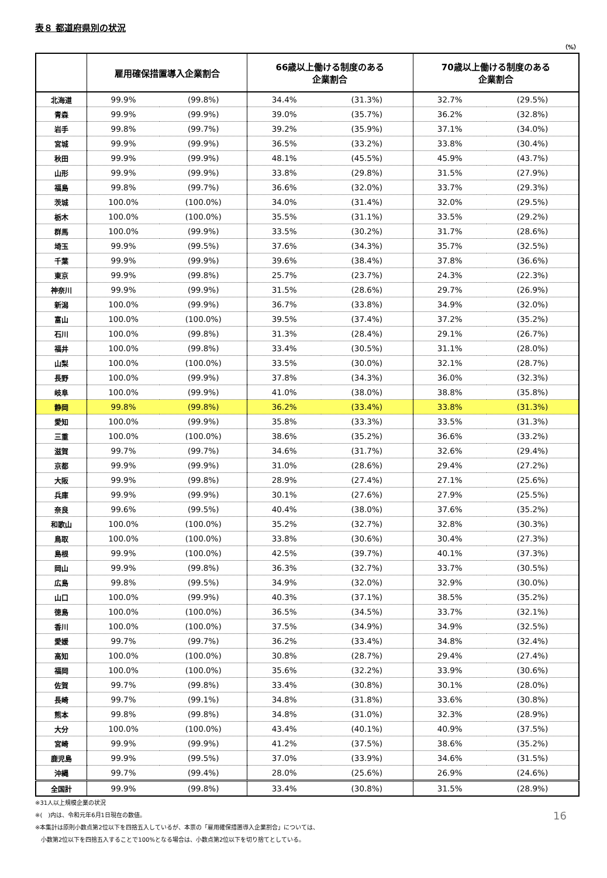表８ 都道府県別の状況
（%）
| | 雇用確保措置導入企業割合 | | 66歳以上働ける制度のある 企業割合 | | 70歳以上働ける制度のある 企業割合 | |
| --- | --- | --- | --- | --- | --- | --- |
| 北海道 | 99.9% | (99.8%) | 34.4% | (31.3%) | 32.7% | (29.5%) |
| 青森 | 99.9% | (99.9%) | 39.0% | (35.7%) | 36.2% | (32.8%) |
| 岩手 | 99.8% | (99.7%) | 39.2% | (35.9%) | 37.1% | (34.0%) |
| 宮城 | 99.9% | (99.9%) | 36.5% | (33.2%) | 33.8% | (30.4%) |
| 秋田 | 99.9% | (99.9%) | 48.1% | (45.5%) | 45.9% | (43.7%) |
| 山形 | 99.9% | (99.9%) | 33.8% | (29.8%) | 31.5% | (27.9%) |
| 福島 | 99.8% | (99.7%) | 36.6% | (32.0%) | 33.7% | (29.3%) |
| 茨城 | 100.0% | (100.0%) | 34.0% | (31.4%) | 32.0% | (29.5%) |
| 栃木 | 100.0% | (100.0%) | 35.5% | (31.1%) | 33.5% | (29.2%) |
| 群馬 | 100.0% | (99.9%) | 33.5% | (30.2%) | 31.7% | (28.6%) |
| 埼玉 | 99.9% | (99.5%) | 37.6% | (34.3%) | 35.7% | (32.5%) |
| 千葉 | 99.9% | (99.9%) | 39.6% | (38.4%) | 37.8% | (36.6%) |
| 東京 | 99.9% | (99.8%) | 25.7% | (23.7%) | 24.3% | (22.3%) |
| 神奈川 | 99.9% | (99.9%) | 31.5% | (28.6%) | 29.7% | (26.9%) |
| 新潟 | 100.0% | (99.9%) | 36.7% | (33.8%) | 34.9% | (32.0%) |
| 富山 | 100.0% | (100.0%) | 39.5% | (37.4%) | 37.2% | (35.2%) |
| 石川 | 100.0% | (99.8%) | 31.3% | (28.4%) | 29.1% | (26.7%) |
| 福井 | 100.0% | (99.8%) | 33.4% | (30.5%) | 31.1% | (28.0%) |
| 山梨 | 100.0% | (100.0%) | 33.5% | (30.0%) | 32.1% | (28.7%) |
| 長野 | 100.0% | (99.9%) | 37.8% | (34.3%) | 36.0% | (32.3%) |
| 岐阜 | 100.0% | (99.9%) | 41.0% | (38.0%) | 38.8% | (35.8%) |
| 静岡 | 99.8% | (99.8%) | 36.2% | (33.4%) | 33.8% | (31.3%) |
| 愛知 | 100.0% | (99.9%) | 35.8% | (33.3%) | 33.5% | (31.3%) |
| 三重 | 100.0% | (100.0%) | 38.6% | (35.2%) | 36.6% | (33.2%) |
| 滋賀 | 99.7% | (99.7%) | 34.6% | (31.7%) | 32.6% | (29.4%) |
| 京都 | 99.9% | (99.9%) | 31.0% | (28.6%) | 29.4% | (27.2%) |
| 大阪 | 99.9% | (99.8%) | 28.9% | (27.4%) | 27.1% | (25.6%) |
| 兵庫 | 99.9% | (99.9%) | 30.1% | (27.6%) | 27.9% | (25.5%) |
| 奈良 | 99.6% | (99.5%) | 40.4% | (38.0%) | 37.6% | (35.2%) |
| 和歌山 | 100.0% | (100.0%) | 35.2% | (32.7%) | 32.8% | (30.3%) |
| 鳥取 | 100.0% | (100.0%) | 33.8% | (30.6%) | 30.4% | (27.3%) |
| 島根 | 99.9% | (100.0%) | 42.5% | (39.7%) | 40.1% | (37.3%) |
| 岡山 | 99.9% | (99.8%) | 36.3% | (32.7%) | 33.7% | (30.5%) |
| 広島 | 99.8% | (99.5%) | 34.9% | (32.0%) | 32.9% | (30.0%) |
| 山口 | 100.0% | (99.9%) | 40.3% | (37.1%) | 38.5% | (35.2%) |
| 徳島 | 100.0% | (100.0%) | 36.5% | (34.5%) | 33.7% | (32.1%) |
| 香川 | 100.0% | (100.0%) | 37.5% | (34.9%) | 34.9% | (32.5%) |
| 愛媛 | 99.7% | (99.7%) | 36.2% | (33.4%) | 34.8% | (32.4%) |
| 高知 | 100.0% | (100.0%) | 30.8% | (28.7%) | 29.4% | (27.4%) |
| 福岡 | 100.0% | (100.0%) | 35.6% | (32.2%) | 33.9% | (30.6%) |
| 佐賀 | 99.7% | (99.8%) | 33.4% | (30.8%) | 30.1% | (28.0%) |
| 長崎 | 99.7% | (99.1%) | 34.8% | (31.8%) | 33.6% | (30.8%) |
| 熊本 | 99.8% | (99.8%) | 34.8% | (31.0%) | 32.3% | (28.9%) |
| 大分 | 100.0% | (100.0%) | 43.4% | (40.1%) | 40.9% | (37.5%) |
| 宮崎 | 99.9% | (99.9%) | 41.2% | (37.5%) | 38.6% | (35.2%) |
| 鹿児島 | 99.9% | (99.5%) | 37.0% | (33.9%) | 34.6% | (31.5%) |
| 沖縄 | 99.7% | (99.4%) | 28.0% | (25.6%) | 26.9% | (24.6%) |
| 全国計 | 99.9% | (99.8%) | 33.4% | (30.8%) | 31.5% | (28.9%) |
16
※31人以上規模企業の状況
※(　)内は、令和元年6月1日現在の数値。
※本集計は原則小数点第2位以下を四捨五入しているが、本票の「雇用確保措置導入企業割合」については、
　小数第2位以下を四捨五入することで100%となる場合は、小数点第2位以下を切り捨てとしている。